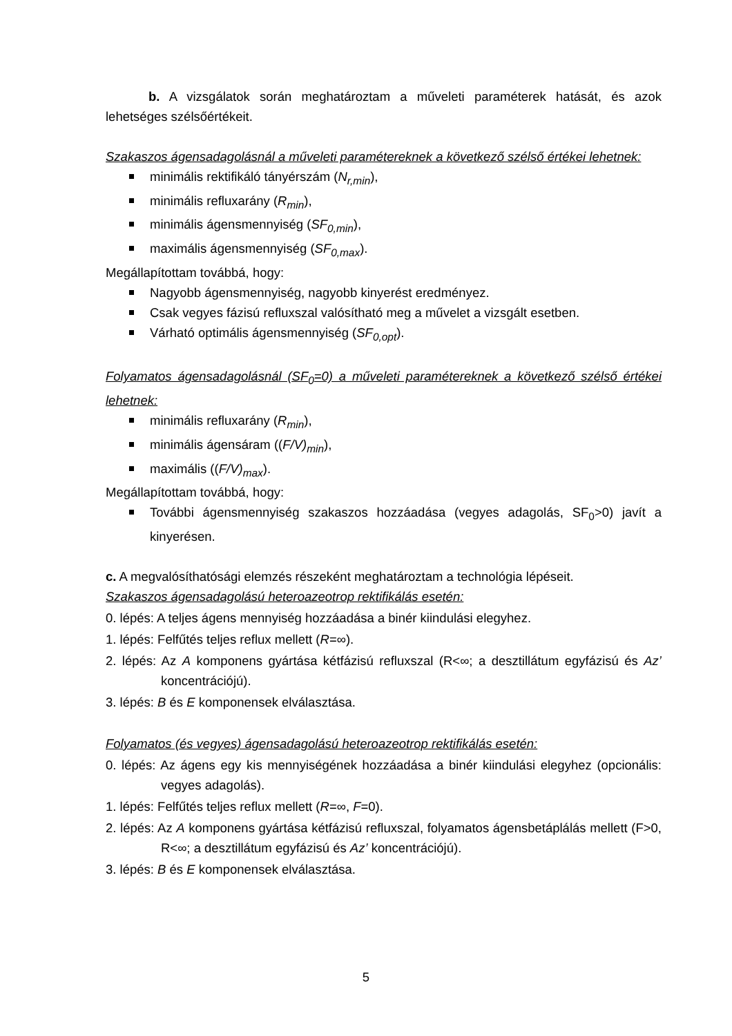b. A vizsgálatok során meghatároztam a műveleti paraméterek hatását, és azok lehetséges szélsőértékeit.
Szakaszos ágensadagolásnál a műveleti paramétereknek a következő szélső értékei lehetnek:
minimális rektifikáló tányérszám (N<sub>r,min</sub>),
minimális refluxarány (R<sub>min</sub>),
minimális ágensmennyiség (SF<sub>0,min</sub>),
maximális ágensmennyiség (SF<sub>0,max</sub>).
Megállapítottam továbbá, hogy:
Nagyobb ágensmennyiség, nagyobb kinyerést eredményez.
Csak vegyes fázisú refluxszal valósítható meg a művelet a vizsgált esetben.
Várható optimális ágensmennyiség (SF<sub>0,opt</sub>).
Folyamatos ágensadagolásnál (SF<sub>0</sub>=0) a műveleti paramétereknek a következő szélső értékei lehetnek:
minimális refluxarány (R<sub>min</sub>),
minimális ágensáram ((F/V)<sub>min</sub>),
maximális ((F/V)<sub>max</sub>).
Megállapítottam továbbá, hogy:
További ágensmennyiség szakaszos hozzáadása (vegyes adagolás, SF<sub>0</sub>>0) javít a kinyerésen.
c. A megvalósíthatósági elemzés részeként meghatároztam a technológia lépéseit.
Szakaszos ágensadagolású heteroazeotrop rektifikálás esetén:
0. lépés: A teljes ágens mennyiség hozzáadása a binér kiindulási elegyhez.
1. lépés: Felfűtés teljes reflux mellett (R=∞).
2. lépés: Az A komponens gyártása kétfázisú refluxszal (R<∞; a desztillátum egyfázisú és Az’ koncentrációjú).
3. lépés: B és E komponensek elválasztása.
Folyamatos (és vegyes) ágensadagolású heteroazeotrop rektifikálás esetén:
0. lépés: Az ágens egy kis mennyiségének hozzáadása a binér kiindulási elegyhez (opcionális: vegyes adagolás).
1. lépés: Felfűtés teljes reflux mellett (R=∞, F=0).
2. lépés: Az A komponens gyártása kétfázisú refluxszal, folyamatos ágensbetáplálás mellett (F>0, R<∞; a desztillátum egyfázisú és Az’ koncentrációjú).
3. lépés: B és E komponensek elválasztása.
5